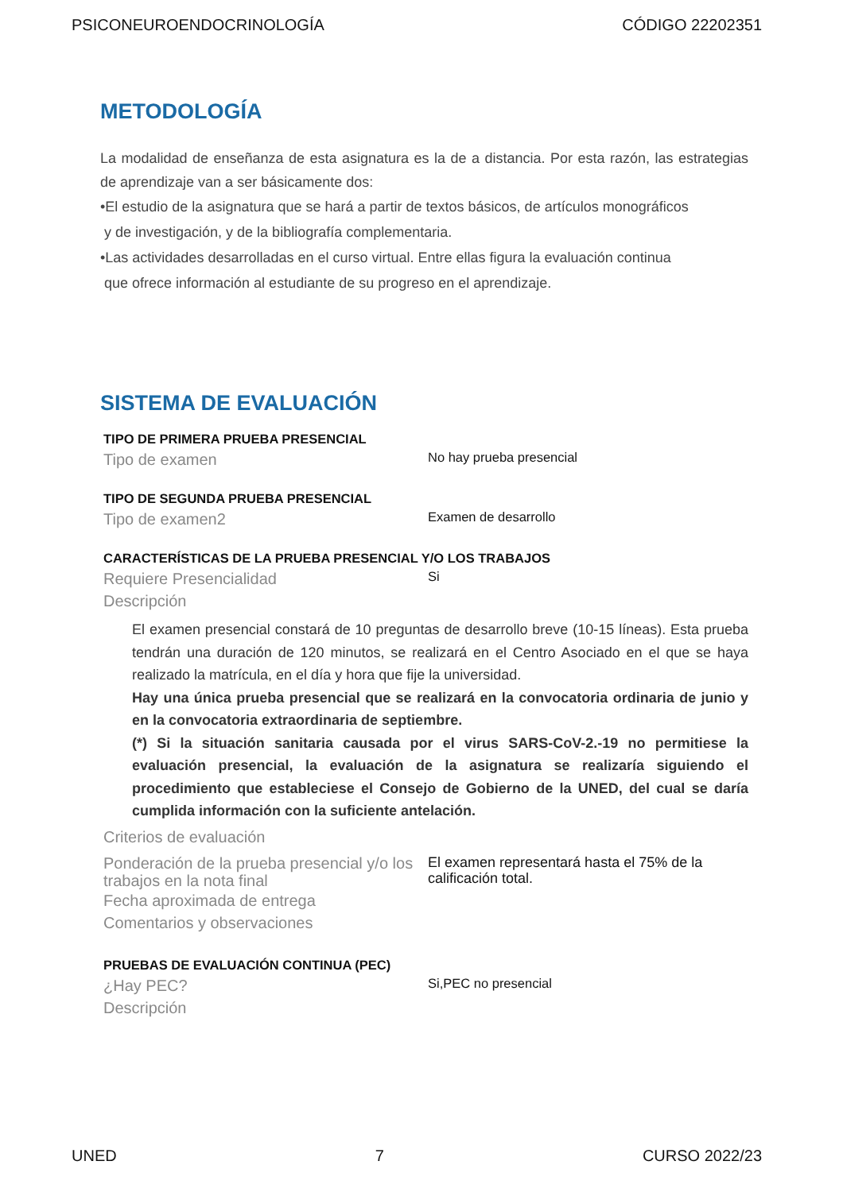PSICONEUROENDOCRINOLOGÍA CÓDIGO 22202351
METODOLOGÍA
La modalidad de enseñanza de esta asignatura es la de a distancia. Por esta razón, las estrategias de aprendizaje van a ser básicamente dos:
•El estudio de la asignatura que se hará a partir de textos básicos, de artículos monográficos
y de investigación, y de la bibliografía complementaria.
•Las actividades desarrolladas en el curso virtual. Entre ellas figura la evaluación continua
que ofrece información al estudiante de su progreso en el aprendizaje.
SISTEMA DE EVALUACIÓN
TIPO DE PRIMERA PRUEBA PRESENCIAL
Tipo de examen
No hay prueba presencial
TIPO DE SEGUNDA PRUEBA PRESENCIAL
Tipo de examen2
Examen de desarrollo
CARACTERÍSTICAS DE LA PRUEBA PRESENCIAL Y/O LOS TRABAJOS
Requiere Presencialidad
Si
Descripción
El examen presencial constará de 10 preguntas de desarrollo breve (10-15 líneas). Esta prueba tendrán una duración de 120 minutos, se realizará en el Centro Asociado en el que se haya realizado la matrícula, en el día y hora que fije la universidad.
Hay una única prueba presencial que se realizará en la convocatoria ordinaria de junio y en la convocatoria extraordinaria de septiembre.
(*) Si la situación sanitaria causada por el virus SARS-CoV-2.-19 no permitiese la evaluación presencial, la evaluación de la asignatura se realizaría siguiendo el procedimiento que estableciese el Consejo de Gobierno de la UNED, del cual se daría cumplida información con la suficiente antelación.
Criterios de evaluación
Ponderación de la prueba presencial y/o los trabajos en la nota final
El examen representará hasta el 75% de la calificación total.
Fecha aproximada de entrega
Comentarios y observaciones
PRUEBAS DE EVALUACIÓN CONTINUA (PEC)
¿Hay PEC?
Si,PEC no presencial
Descripción
UNED 7 CURSO 2022/23